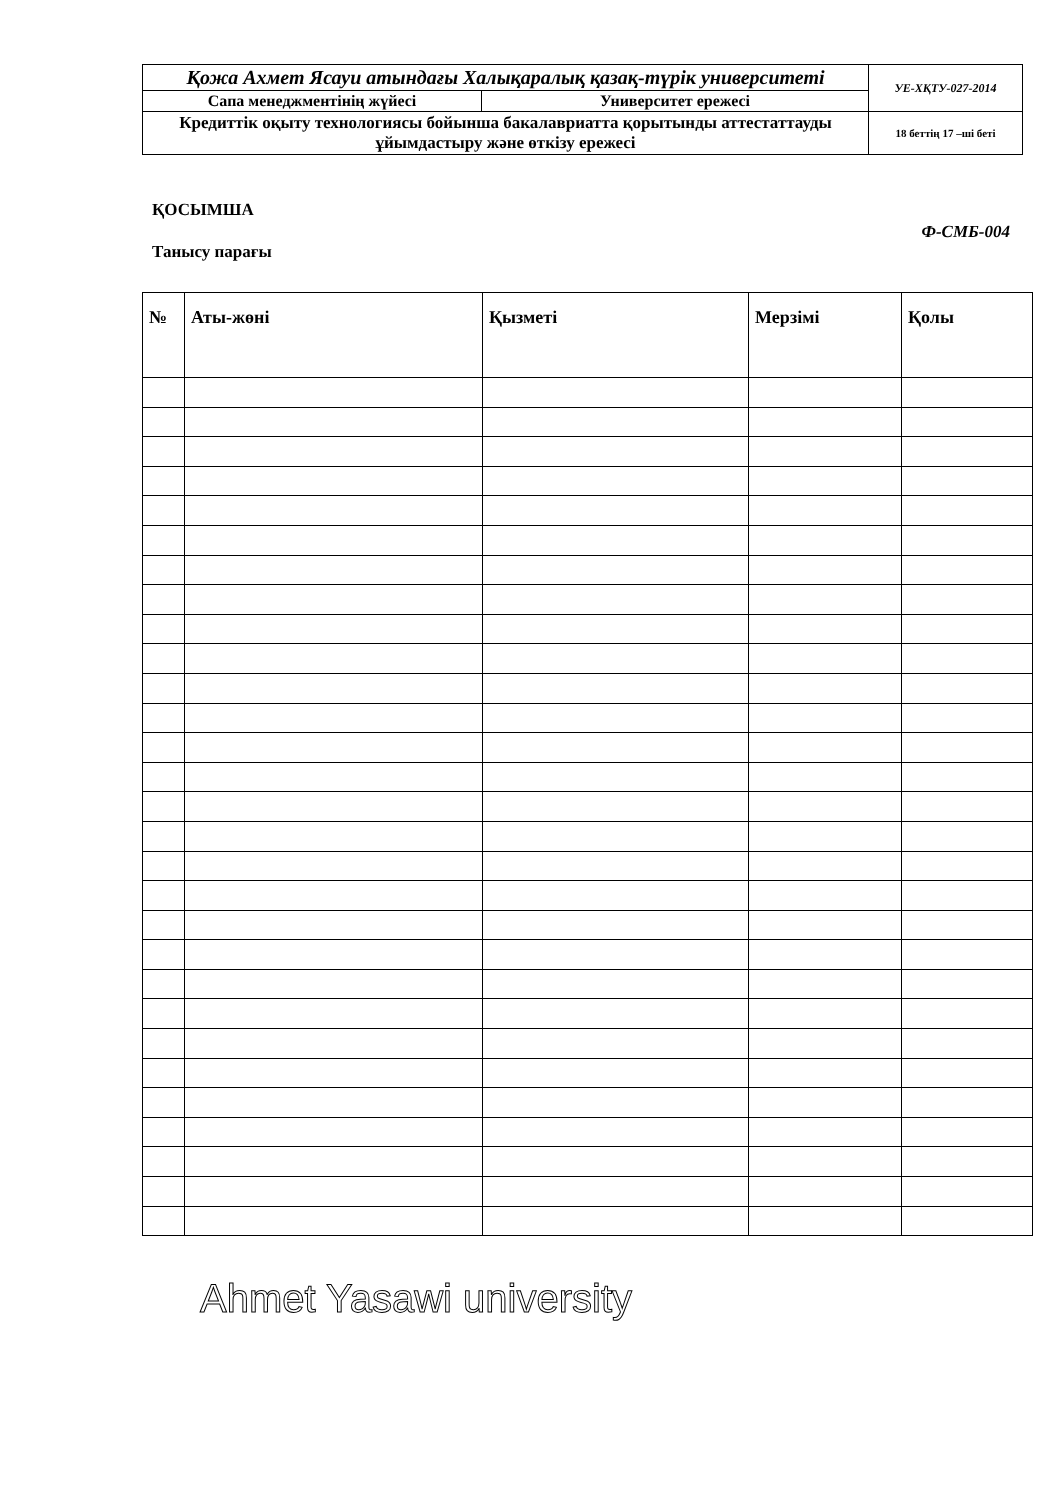| Қожа Ахмет Ясауи атындағы Халықаралық қазақ-түрік университеті | | УЕ-ХҚТУ-027-2014 |
| Сапа менеджментінің жүйесі | Университет ережесі | |
| Кредиттік оқыту технологиясы бойынша бакалавриатта қорытынды аттестаттауды ұйымдастыру және өткізу ережесі | | 18 беттің 17 –ші беті |
ҚОСЫМША
Ф-СМБ-004
Танысу парағы
| № | Аты-жөні | Қызметі | Мерзімі | Қолы |
| --- | --- | --- | --- | --- |
Ahmet Yasawi university